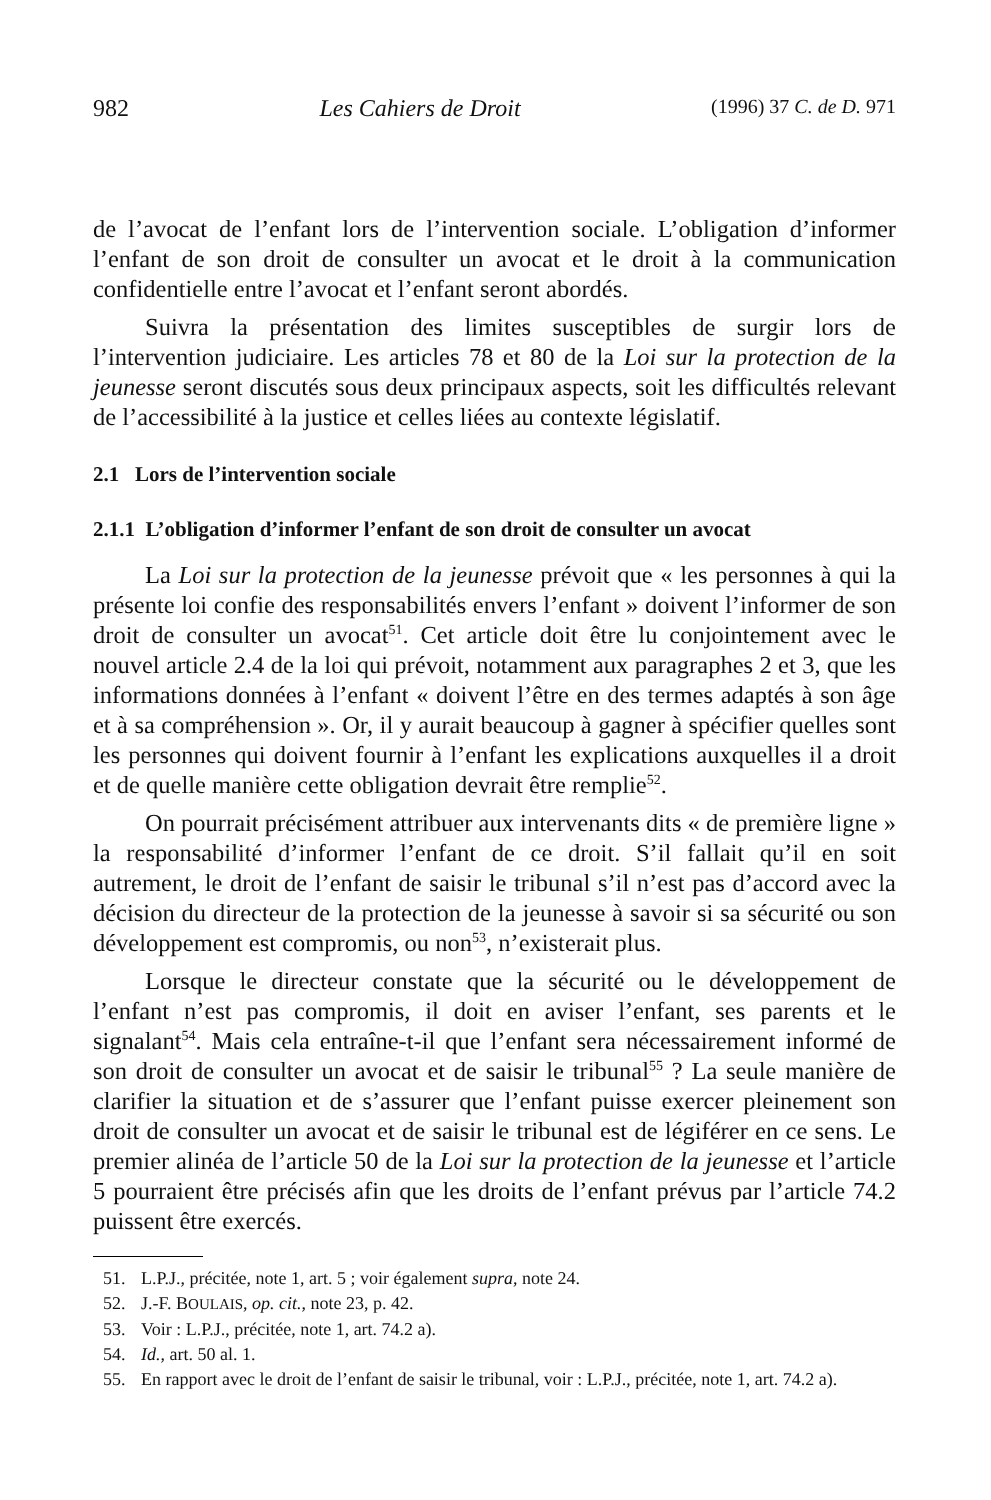982 Les Cahiers de Droit (1996) 37 C. de D. 971
de l’avocat de l’enfant lors de l’intervention sociale. L’obligation d’informer l’enfant de son droit de consulter un avocat et le droit à la communication confidentielle entre l’avocat et l’enfant seront abordés.
Suivra la présentation des limites susceptibles de surgir lors de l’intervention judiciaire. Les articles 78 et 80 de la Loi sur la protection de la jeunesse seront discutés sous deux principaux aspects, soit les difficultés relevant de l’accessibilité à la justice et celles liées au contexte législatif.
2.1 Lors de l’intervention sociale
2.1.1 L’obligation d’informer l’enfant de son droit de consulter un avocat
La Loi sur la protection de la jeunesse prévoit que « les personnes à qui la présente loi confie des responsabilités envers l’enfant » doivent l’informer de son droit de consulter un avocat<sup>51</sup>. Cet article doit être lu conjointement avec le nouvel article 2.4 de la loi qui prévoit, notamment aux paragraphes 2 et 3, que les informations données à l’enfant « doivent l’être en des termes adaptés à son âge et à sa compréhension ». Or, il y aurait beaucoup à gagner à spécifier quelles sont les personnes qui doivent fournir à l’enfant les explications auxquelles il a droit et de quelle manière cette obligation devrait être remplie<sup>52</sup>.
On pourrait précisément attribuer aux intervenants dits « de première ligne » la responsabilité d’informer l’enfant de ce droit. S’il fallait qu’il en soit autrement, le droit de l’enfant de saisir le tribunal s’il n’est pas d’accord avec la décision du directeur de la protection de la jeunesse à savoir si sa sécurité ou son développement est compromis, ou non<sup>53</sup>, n’existerait plus.
Lorsque le directeur constate que la sécurité ou le développement de l’enfant n’est pas compromis, il doit en aviser l’enfant, ses parents et le signalant<sup>54</sup>. Mais cela entraîne-t-il que l’enfant sera nécessairement informé de son droit de consulter un avocat et de saisir le tribunal<sup>55</sup> ? La seule manière de clarifier la situation et de s’assurer que l’enfant puisse exercer pleinement son droit de consulter un avocat et de saisir le tribunal est de légiférer en ce sens. Le premier alinéa de l’article 50 de la Loi sur la protection de la jeunesse et l’article 5 pourraient être précisés afin que les droits de l’enfant prévus par l’article 74.2 puissent être exercés.
51. L.P.J., précitée, note 1, art. 5 ; voir également supra, note 24.
52. J.-F. BOULAIS, op. cit., note 23, p. 42.
53. Voir : L.P.J., précitée, note 1, art. 74.2 a).
54. Id., art. 50 al. 1.
55. En rapport avec le droit de l’enfant de saisir le tribunal, voir : L.P.J., précitée, note 1, art. 74.2 a).